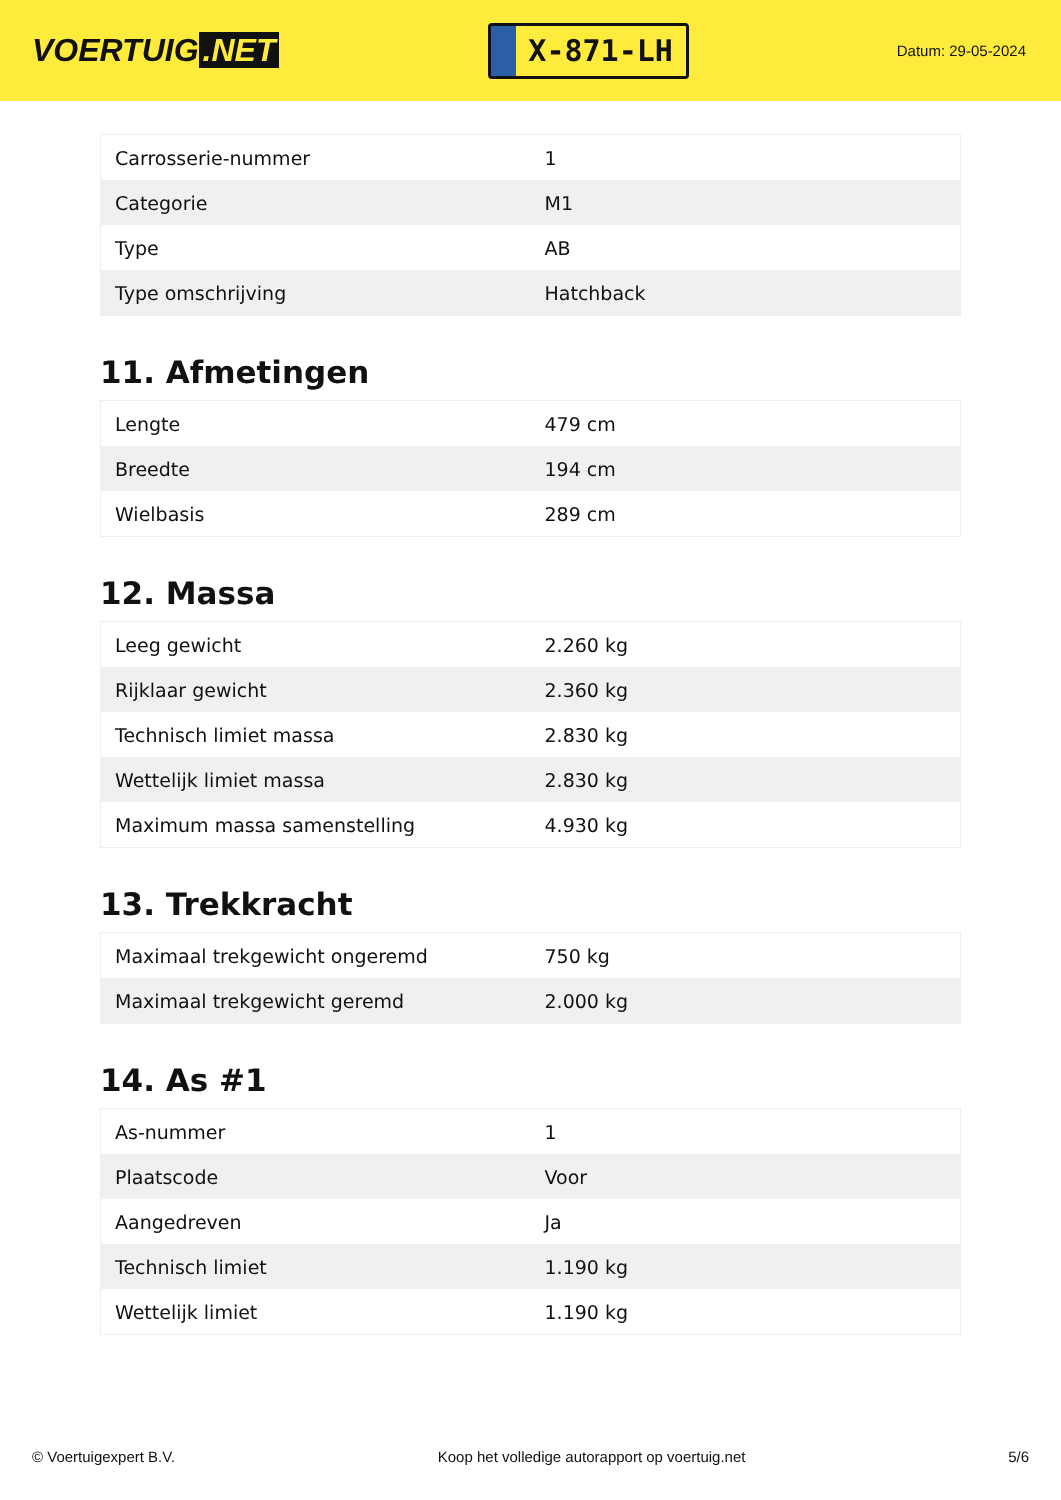VOERTUIG.NET
X-871-LH
Datum: 29-05-2024
| Carrosserie-nummer | 1 |
| Categorie | M1 |
| Type | AB |
| Type omschrijving | Hatchback |
11. Afmetingen
| Lengte | 479 cm |
| Breedte | 194 cm |
| Wielbasis | 289 cm |
12. Massa
| Leeg gewicht | 2.260 kg |
| Rijklaar gewicht | 2.360 kg |
| Technisch limiet massa | 2.830 kg |
| Wettelijk limiet massa | 2.830 kg |
| Maximum massa samenstelling | 4.930 kg |
13. Trekkracht
| Maximaal trekgewicht ongeremd | 750 kg |
| Maximaal trekgewicht geremd | 2.000 kg |
14. As #1
| As-nummer | 1 |
| Plaatscode | Voor |
| Aangedreven | Ja |
| Technisch limiet | 1.190 kg |
| Wettelijk limiet | 1.190 kg |
© Voertuigexpert B.V. Koop het volledige autorapport op voertuig.net 5/6